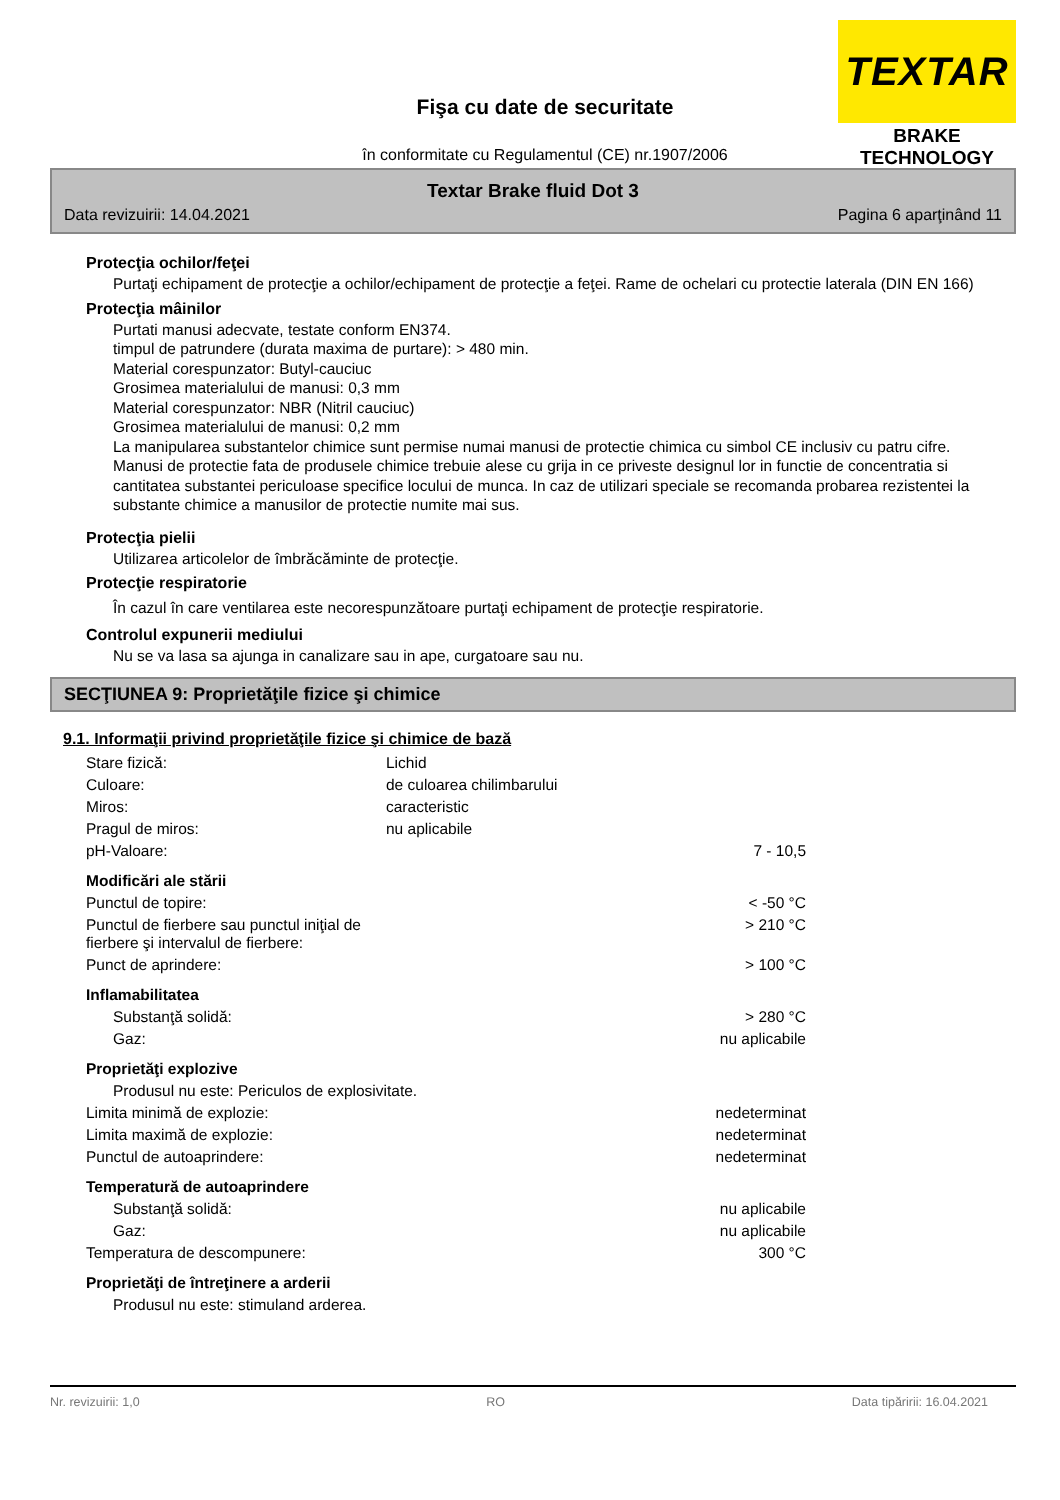TEXTAR
BRAKE TECHNOLOGY
Fişa cu date de securitate
în conformitate cu Regulamentul (CE) nr.1907/2006
Textar Brake fluid Dot 3
Data revizuirii: 14.04.2021 Pagina 6 aparţinând 11
Protecţia ochilor/feţei
Purtaţi echipament de protecţie a ochilor/echipament de protecţie a feţei. Rame de ochelari cu protectie laterala (DIN EN 166)
Protecţia mâinilor
Purtati manusi adecvate, testate conform EN374.
timpul de patrundere (durata maxima de purtare): > 480 min.
Material corespunzator: Butyl-cauciuc
Grosimea materialului de manusi: 0,3 mm
Material corespunzator: NBR (Nitril cauciuc)
Grosimea materialului de manusi: 0,2 mm
La manipularea substantelor chimice sunt permise numai manusi de protectie chimica cu simbol CE inclusiv cu patru cifre. Manusi de protectie fata de produsele chimice trebuie alese cu grija in ce priveste designul lor in functie de concentratia si cantitatea substantei periculoase specifice locului de munca. In caz de utilizari speciale se recomanda probarea rezistentei la substante chimice a manusilor de protectie numite mai sus.
Protecţia pielii
Utilizarea articolelor de îmbrăcăminte de protecţie.
Protecţie respiratorie
În cazul în care ventilarea este necorespunzătoare purtaţi echipament de protecţie respiratorie.
Controlul expunerii mediului
Nu se va lasa sa ajunga in canalizare sau in ape, curgatoare sau nu.
SECŢIUNEA 9: Proprietăţile fizice şi chimice
9.1. Informaţii privind proprietăţile fizice şi chimice de bază
| Stare fizică: | Lichid | |
| Culoare: | de culoarea chilimbarului | |
| Miros: | caracteristic | |
| Pragul de miros: | nu aplicabile | |
| pH-Valoare: | | 7 - 10,5 |
| Modificări ale stării | | |
| Punctul de topire: | | < -50 °C |
| Punctul de fierbere sau punctul iniţial de fierbere şi intervalul de fierbere: | | > 210 °C |
| Punct de aprindere: | | > 100 °C |
| Inflamabilitatea | | |
| Substanţă solidă: | | > 280 °C |
| Gaz: | | nu aplicabile |
| Proprietăţi explozive | | |
| Produsul nu este: Periculos de explosivitate. | | |
| Limita minimă de explozie: | | nedeterminat |
| Limita maximă de explozie: | | nedeterminat |
| Punctul de autoaprindere: | | nedeterminat |
| Temperatură de autoaprindere | | |
| Substanţă solidă: | | nu aplicabile |
| Gaz: | | nu aplicabile |
| Temperatura de descompunere: | | 300 °C |
| Proprietăţi de întreţinere a arderii | | |
| Produsul nu este: stimuland arderea. | | |
Nr. revizuirii: 1,0 RO Data tipăririi: 16.04.2021